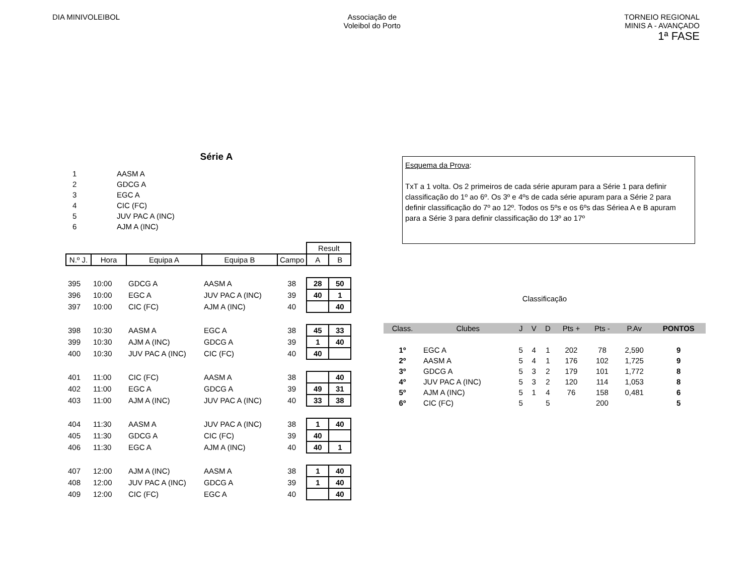DIA MINIVOLEIBOL Associação de
Voleibol do Porto
TORNEIO REGIONAL
MINIS A - AVANÇADO
1ª FASE
Série A
| 1 | AASM A |
| 2 | GDCG A |
| 3 | EGC A |
| 4 | CIC (FC) |
| 5 | JUV PAC A (INC) |
| 6 | AJM A (INC) |
| | | | | | Result | |
| --- | --- | --- | --- | --- | --- | --- |
| N.º J. | Hora | Equipa A | Equipa B | Campo | A | B |
| 395 | 10:00 | GDCG A | AASM A | 38 | 28 | 50 |
| 396 | 10:00 | EGC A | JUV PAC A (INC) | 39 | 40 | 1 |
| 397 | 10:00 | CIC (FC) | AJM A (INC) | 40 | | 40 |
| 398 | 10:30 | AASM A | EGC A | 38 | 45 | 33 |
| 399 | 10:30 | AJM A (INC) | GDCG A | 39 | 1 | 40 |
| 400 | 10:30 | JUV PAC A (INC) | CIC (FC) | 40 | 40 | |
| 401 | 11:00 | CIC (FC) | AASM A | 38 | | 40 |
| 402 | 11:00 | EGC A | GDCG A | 39 | 49 | 31 |
| 403 | 11:00 | AJM A (INC) | JUV PAC A (INC) | 40 | 33 | 38 |
| 404 | 11:30 | AASM A | JUV PAC A (INC) | 38 | 1 | 40 |
| 405 | 11:30 | GDCG A | CIC (FC) | 39 | 40 | |
| 406 | 11:30 | EGC A | AJM A (INC) | 40 | 40 | 1 |
| 407 | 12:00 | AJM A (INC) | AASM A | 38 | 1 | 40 |
| 408 | 12:00 | JUV PAC A (INC) | GDCG A | 39 | 1 | 40 |
| 409 | 12:00 | CIC (FC) | EGC A | 40 | | 40 |
Esquema da Prova:
TxT a 1 volta. Os 2 primeiros de cada série apuram para a Série 1 para definir classificação do 1º ao 6º. Os 3º e 4ºs de cada série apuram para a Série 2 para definir classificação do 7º ao 12º. Todos os 5ºs e os 6ºs das Sériea A e B apuram para a Série 3 para definir classificação do 13º ao 17º
Classificação
| Class. | Clubes | J | V | D | Pts + | Pts - | P.Av | PONTOS |
| --- | --- | --- | --- | --- | --- | --- | --- | --- |
| 1º | EGC A | 5 | 4 | 1 | 202 | 78 | 2,590 | 9 |
| 2º | AASM A | 5 | 4 | 1 | 176 | 102 | 1,725 | 9 |
| 3º | GDCG A | 5 | 3 | 2 | 179 | 101 | 1,772 | 8 |
| 4º | JUV PAC A (INC) | 5 | 3 | 2 | 120 | 114 | 1,053 | 8 |
| 5º | AJM A (INC) | 5 | 1 | 4 | 76 | 158 | 0,481 | 6 |
| 6º | CIC (FC) | 5 | | 5 | | 200 | | 5 |